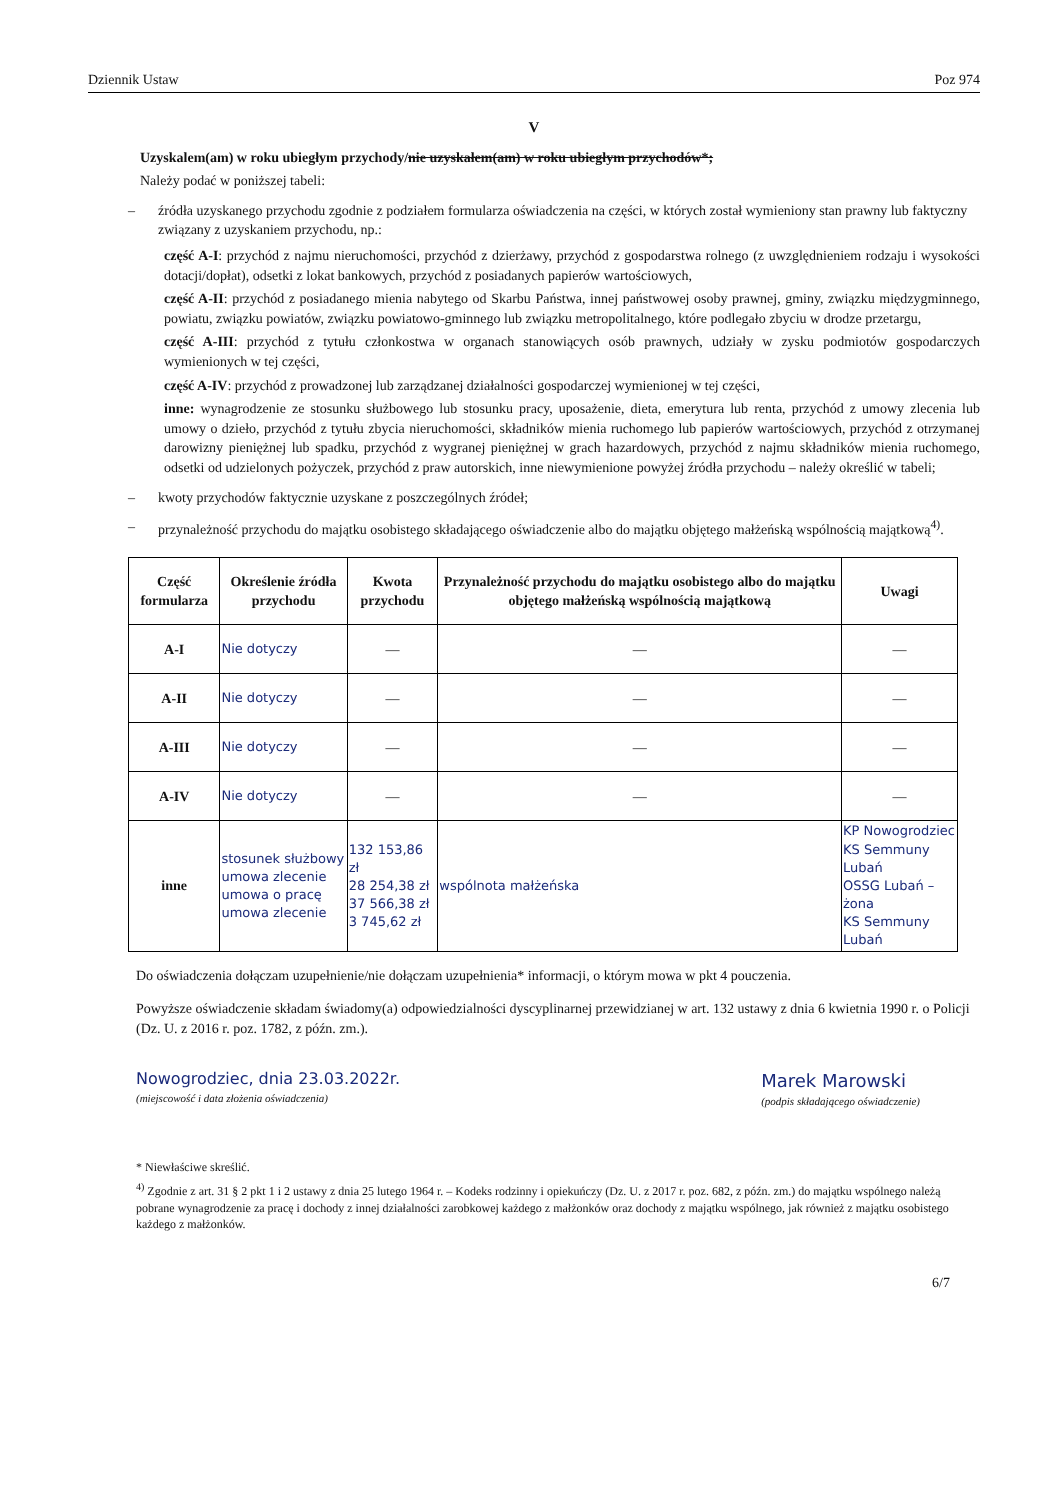Dziennik Ustaw Poz 974
V
Uzyskalem(am) w roku ubiegłym przychody/nie uzyskałem(am) w roku ubiegłym przychodów*;
Należy podać w poniższej tabeli:
– źródła uzyskanego przychodu zgodnie z podziałem formularza oświadczenia na części, w których został wymieniony stan prawny lub faktyczny związany z uzyskaniem przychodu, np.:
część A-I: przychód z najmu nieruchomości, przychód z dzierżawy, przychód z gospodarstwa rolnego (z uwzględnieniem rodzaju i wysokości dotacji/dopłat), odsetki z lokat bankowych, przychód z posiadanych papierów wartościowych,
część A-II: przychód z posiadanego mienia nabytego od Skarbu Państwa, innej państwowej osoby prawnej, gminy, związku międzygminnego, powiatu, związku powiatów, związku powiatowo-gminnego lub związku metropolitalnego, które podlegało zbyciu w drodze przetargu,
część A-III: przychód z tytułu członkostwa w organach stanowiących osób prawnych, udziały w zysku podmiotów gospodarczych wymienionych w tej części,
część A-IV: przychód z prowadzonej lub zarządzanej działalności gospodarczej wymienionej w tej części,
inne: wynagrodzenie ze stosunku służbowego lub stosunku pracy, uposażenie, dieta, emerytura lub renta, przychód z umowy zlecenia lub umowy o dzieło, przychód z tytułu zbycia nieruchomości, składników mienia ruchomego lub papierów wartościowych, przychód z otrzymanej darowizny pieniężnej lub spadku, przychód z wygranej pieniężnej w grach hazardowych, przychód z najmu składników mienia ruchomego, odsetki od udzielonych pożyczek, przychód z praw autorskich, inne niewymienione powyżej źródła przychodu – należy określić w tabeli;
– kwoty przychodów faktycznie uzyskane z poszczególnych źródeł;
– przynależność przychodu do majątku osobistego składającego oświadczenie albo do majątku objętego małżeńską wspólnością majątkową<sup>4)</sup>.
| Część formularza | Określenie źródła przychodu | Kwota przychodu | Przynależność przychodu do majątku osobistego albo do majątku objętego małżeńską wspólnością majątkową | Uwagi |
| --- | --- | --- | --- | --- |
| A-I | Nie dotyczy | — | — | — |
| A-II | Nie dotyczy | — | — | — |
| A-III | Nie dotyczy | — | — | — |
| A-IV | Nie dotyczy | — | — | — |
| inne | stosunek służbowy umowa zlecenie umowa o pracę umowa zlecenie | 132 153,86 zł 28 254,38 zł 37 566,38 zł 3 745,62 zł | wspólnota małżeńska | KP Nowogrodziec KS Semmuny Lubań OSSG Lubań – żona KS Semmuny Lubań |
Do oświadczenia dołączam uzupełnienie/nie dołączam uzupełnienia* informacji, o którym mowa w pkt 4 pouczenia.
Powyższe oświadczenie składam świadomy(a) odpowiedzialności dyscyplinarnej przewidzianej w art. 132 ustawy z dnia 6 kwietnia 1990 r. o Policji (Dz. U. z 2016 r. poz. 1782, z późn. zm.).
Nowogrodziec, dnia 23.03.2022r.
(miejscowość i data złożenia oświadczenia)
Marek Marowski
(podpis składającego oświadczenie)
* Niewłaściwe skreślić.
<sup>4)</sup> Zgodnie z art. 31 § 2 pkt 1 i 2 ustawy z dnia 25 lutego 1964 r. – Kodeks rodzinny i opiekuńczy (Dz. U. z 2017 r. poz. 682, z późn. zm.) do majątku wspólnego należą pobrane wynagrodzenie za pracę i dochody z innej działalności zarobkowej każdego z małżonków oraz dochody z majątku wspólnego, jak również z majątku osobistego każdego z małżonków.
6/7